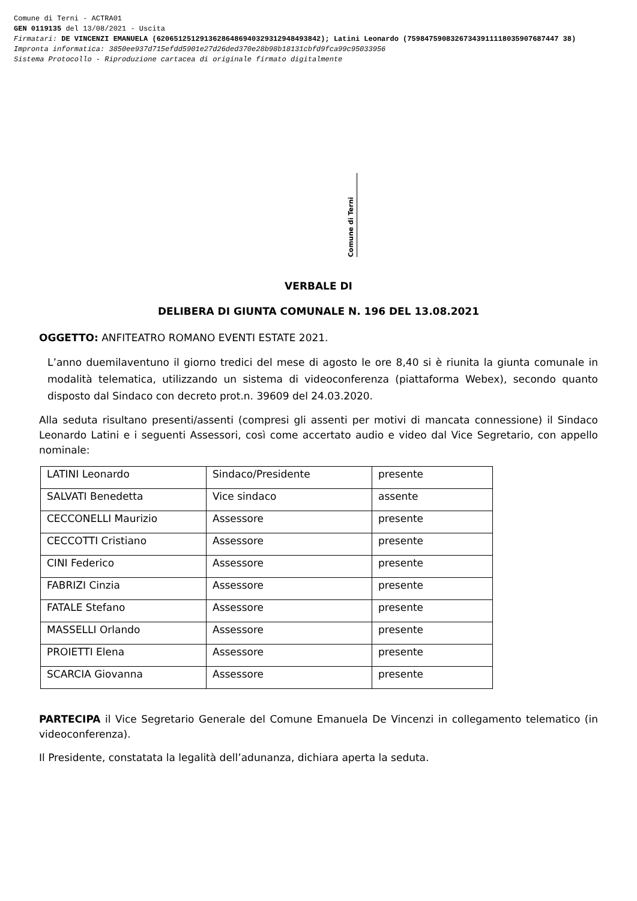Comune di Terni - ACTRA01
GEN 0119135 del 13/08/2021 - Uscita
Firmatari: DE VINCENZI EMANUELA (62065125129136286486940329312948493842); Latini Leonardo (75984759083267343911118035907687447 38)
Impronta informatica: 3850ee937d715efdd5901e27d26ded370e28b98b18131cbfd9fca99c95033956
Sistema Protocollo - Riproduzione cartacea di originale firmato digitalmente
Comune di Terni
VERBALE DI
DELIBERA DI GIUNTA COMUNALE N. 196 DEL 13.08.2021
OGGETTO: ANFITEATRO ROMANO EVENTI ESTATE 2021.
L’anno duemilaventuno il giorno tredici del mese di agosto le ore 8,40 si è riunita la giunta comunale in modalità telematica, utilizzando un sistema di videoconferenza (piattaforma Webex), secondo quanto disposto dal Sindaco con decreto prot.n. 39609 del 24.03.2020.
Alla seduta risultano presenti/assenti (compresi gli assenti per motivi di mancata connessione) il Sindaco Leonardo Latini e i seguenti Assessori, così come accertato audio e video dal Vice Segretario, con appello nominale:
| LATINI Leonardo | Sindaco/Presidente | presente |
| SALVATI Benedetta | Vice sindaco | assente |
| CECCONELLI Maurizio | Assessore | presente |
| CECCOTTI Cristiano | Assessore | presente |
| CINI Federico | Assessore | presente |
| FABRIZI Cinzia | Assessore | presente |
| FATALE Stefano | Assessore | presente |
| MASSELLI Orlando | Assessore | presente |
| PROIETTI Elena | Assessore | presente |
| SCARCIA Giovanna | Assessore | presente |
PARTECIPA il Vice Segretario Generale del Comune Emanuela De Vincenzi in collegamento telematico (in videoconferenza).
Il Presidente, constatata la legalità dell’adunanza, dichiara aperta la seduta.